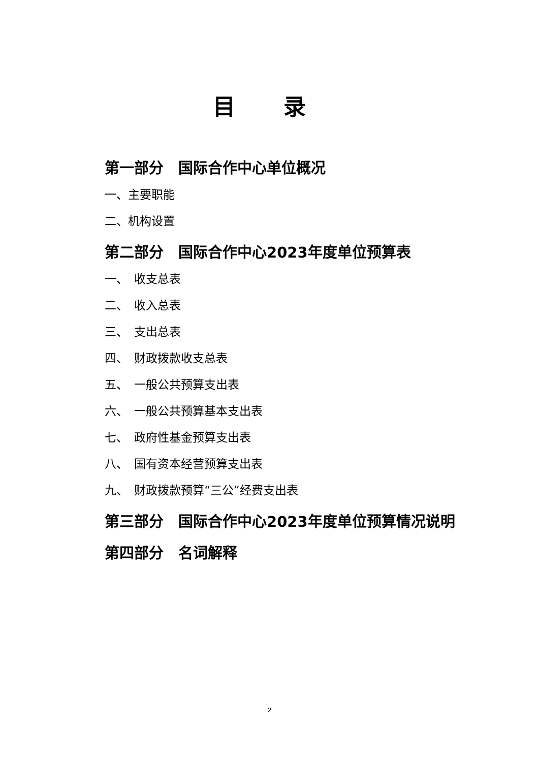目 录
第一部分　国际合作中心单位概况
一、主要职能
二、机构设置
第二部分　国际合作中心2023年度单位预算表
一、　收支总表
二、　收入总表
三、　支出总表
四、　财政拨款收支总表
五、　一般公共预算支出表
六、　一般公共预算基本支出表
七、　政府性基金预算支出表
八、　国有资本经营预算支出表
九、　财政拨款预算“三公”经费支出表
第三部分　国际合作中心2023年度单位预算情况说明
第四部分　名词解释
2